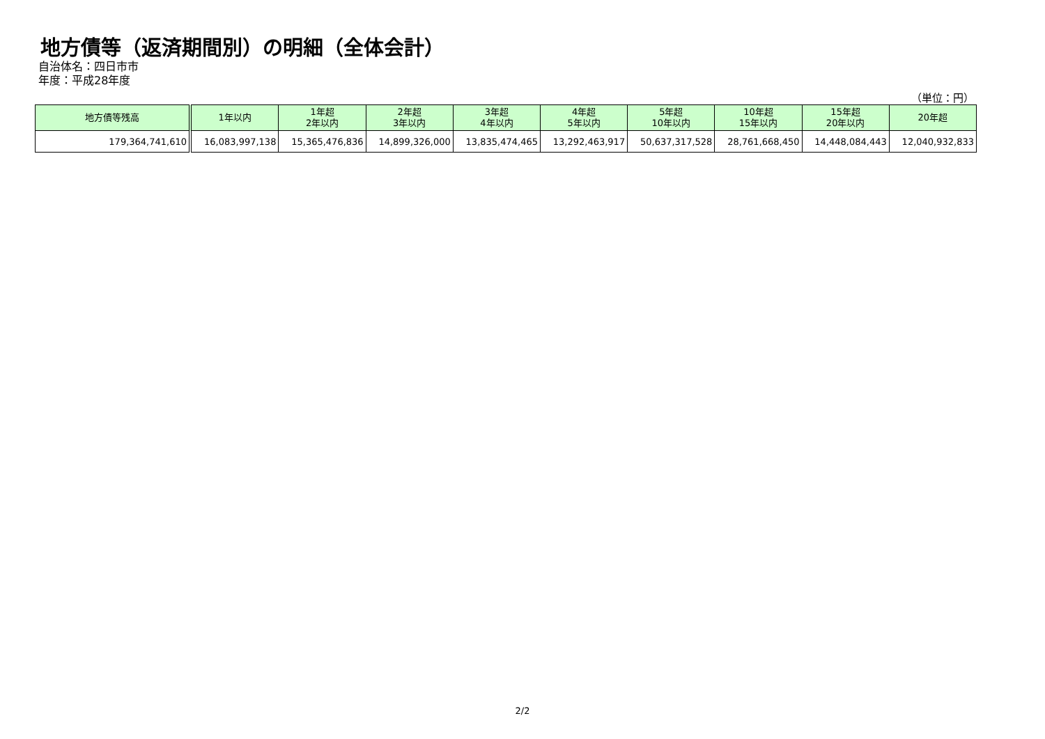地方債等（返済期間別）の明細（全体会計）
自治体名：四日市市
年度：平成28年度
（単位：円）
| 地方債等残高 | 1年以内 | 1年超 2年以内 | 2年超 3年以内 | 3年超 4年以内 | 4年超 5年以内 | 5年超 10年以内 | 10年超 15年以内 | 15年超 20年以内 | 20年超 |
| --- | --- | --- | --- | --- | --- | --- | --- | --- | --- |
| 179,364,741,610 | 16,083,997,138 | 15,365,476,836 | 14,899,326,000 | 13,835,474,465 | 13,292,463,917 | 50,637,317,528 | 28,761,668,450 | 14,448,084,443 | 12,040,932,833 |
2/2